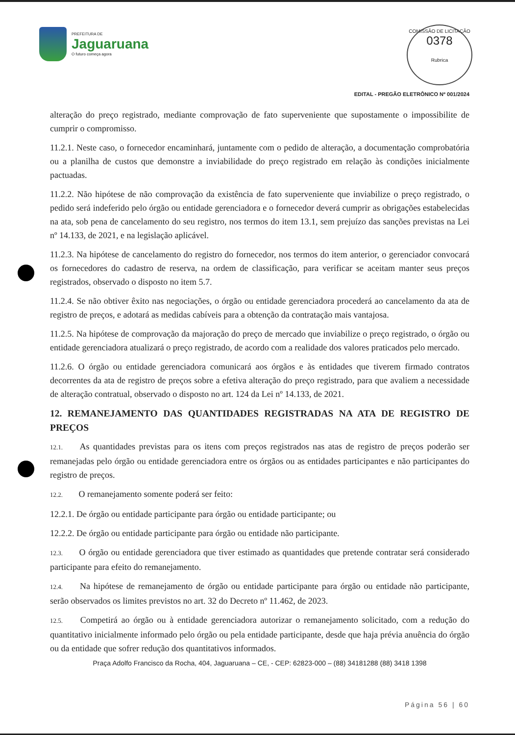PREFEITURA DE
Jaguaruana
O futuro começa agora
COMISSÃO DE LICITAÇÃO
0378
Rubrica
EDITAL - PREGÃO ELETRÔNICO Nº 001/2024
alteração do preço registrado, mediante comprovação de fato superveniente que supostamente o impossibilite de cumprir o compromisso.
11.2.1. Neste caso, o fornecedor encaminhará, juntamente com o pedido de alteração, a documentação comprobatória ou a planilha de custos que demonstre a inviabilidade do preço registrado em relação às condições inicialmente pactuadas.
11.2.2. Não hipótese de não comprovação da existência de fato superveniente que inviabilize o preço registrado, o pedido será indeferido pelo órgão ou entidade gerenciadora e o fornecedor deverá cumprir as obrigações estabelecidas na ata, sob pena de cancelamento do seu registro, nos termos do item 13.1, sem prejuízo das sanções previstas na Lei nº 14.133, de 2021, e na legislação aplicável.
11.2.3. Na hipótese de cancelamento do registro do fornecedor, nos termos do item anterior, o gerenciador convocará os fornecedores do cadastro de reserva, na ordem de classificação, para verificar se aceitam manter seus preços registrados, observado o disposto no item 5.7.
11.2.4. Se não obtiver êxito nas negociações, o órgão ou entidade gerenciadora procederá ao cancelamento da ata de registro de preços, e adotará as medidas cabíveis para a obtenção da contratação mais vantajosa.
11.2.5. Na hipótese de comprovação da majoração do preço de mercado que inviabilize o preço registrado, o órgão ou entidade gerenciadora atualizará o preço registrado, de acordo com a realidade dos valores praticados pelo mercado.
11.2.6. O órgão ou entidade gerenciadora comunicará aos órgãos e às entidades que tiverem firmado contratos decorrentes da ata de registro de preços sobre a efetiva alteração do preço registrado, para que avaliem a necessidade de alteração contratual, observado o disposto no art. 124 da Lei nº 14.133, de 2021.
12. REMANEJAMENTO DAS QUANTIDADES REGISTRADAS NA ATA DE REGISTRO DE PREÇOS
12.1. As quantidades previstas para os itens com preços registrados nas atas de registro de preços poderão ser remanejadas pelo órgão ou entidade gerenciadora entre os órgãos ou as entidades participantes e não participantes do registro de preços.
12.2. O remanejamento somente poderá ser feito:
12.2.1. De órgão ou entidade participante para órgão ou entidade participante; ou
12.2.2. De órgão ou entidade participante para órgão ou entidade não participante.
12.3. O órgão ou entidade gerenciadora que tiver estimado as quantidades que pretende contratar será considerado participante para efeito do remanejamento.
12.4. Na hipótese de remanejamento de órgão ou entidade participante para órgão ou entidade não participante, serão observados os limites previstos no art. 32 do Decreto nº 11.462, de 2023.
12.5. Competirá ao órgão ou à entidade gerenciadora autorizar o remanejamento solicitado, com a redução do quantitativo inicialmente informado pelo órgão ou pela entidade participante, desde que haja prévia anuência do órgão ou da entidade que sofrer redução dos quantitativos informados.
Praça Adolfo Francisco da Rocha, 404, Jaguaruana – CE, - CEP: 62823-000 – (88) 34181288 (88) 3418 1398
Página 56 | 60